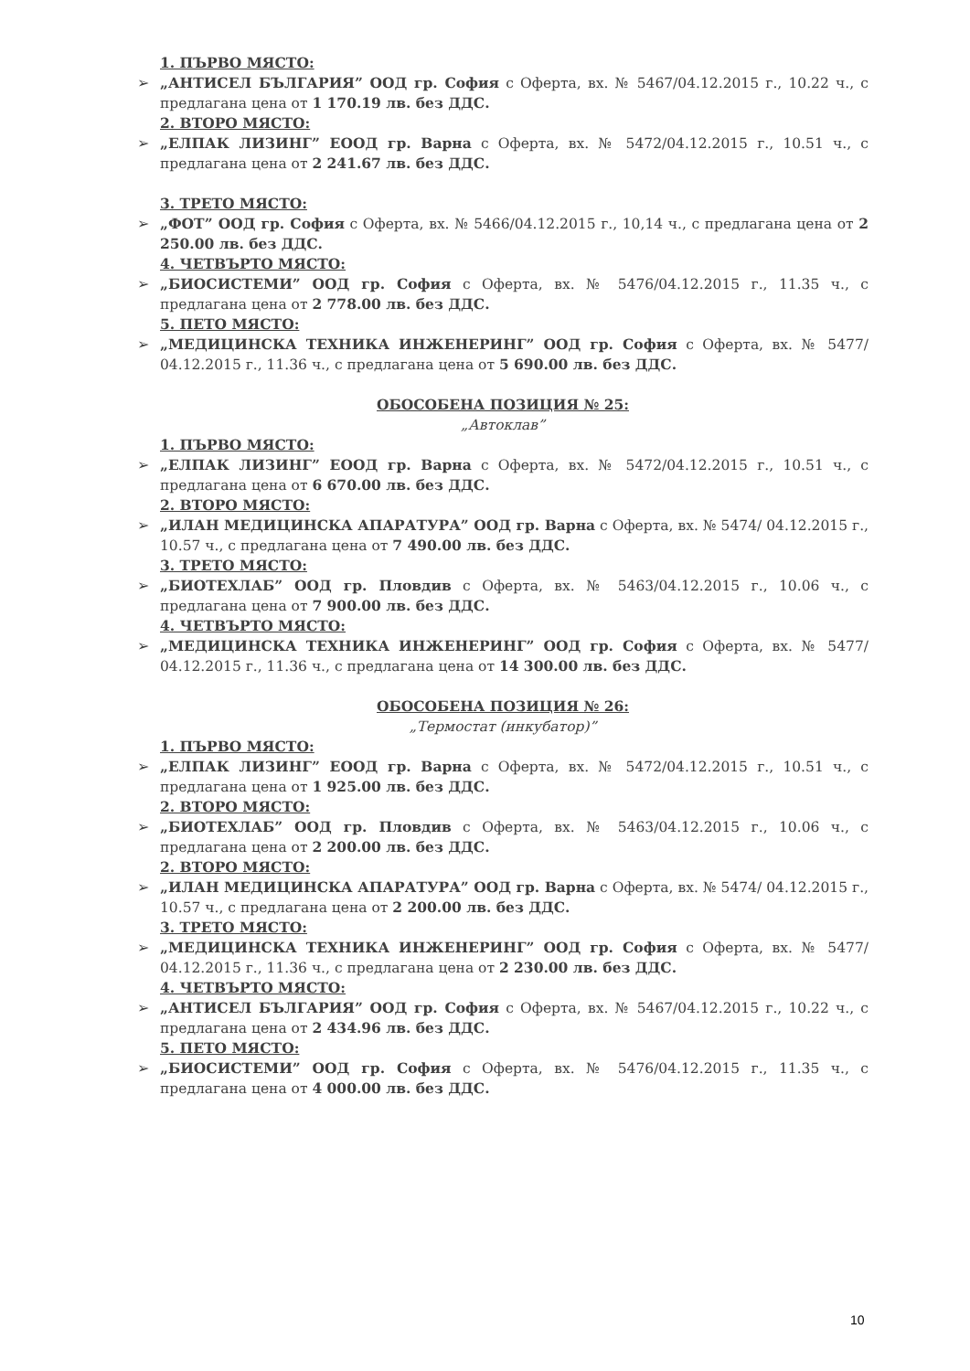1. ПЪРВО МЯСТО:
➢ „АНТИСЕЛ БЪЛГАРИЯ” ООД гр. София с Оферта, вх. № 5467/04.12.2015 г., 10.22 ч., с предлагана цена от 1 170.19 лв. без ДДС.
2. ВТОРО МЯСТО:
➢ „ЕЛПАК ЛИЗИНГ” ЕООД гр. Варна с Оферта, вх. № 5472/04.12.2015 г., 10.51 ч., с предлагана цена от 2 241.67 лв. без ДДС.
3. ТРЕТО МЯСТО:
➢ „ФОТ” ООД гр. София с Оферта, вх. № 5466/04.12.2015 г., 10,14 ч., с предлагана цена от 2 250.00 лв. без ДДС.
4. ЧЕТВЪРТО МЯСТО:
➢ „БИОСИСТЕМИ” ООД гр. София с Оферта, вх. № 5476/04.12.2015 г., 11.35 ч., с предлагана цена от 2 778.00 лв. без ДДС.
5. ПЕТО МЯСТО:
➢ „МЕДИЦИНСКА ТЕХНИКА ИНЖЕНЕРИНГ” ООД гр. София с Оферта, вх. № 5477/ 04.12.2015 г., 11.36 ч., с предлагана цена от 5 690.00 лв. без ДДС.
ОБОСОБЕНА ПОЗИЦИЯ № 25:
„Автоклав”
1. ПЪРВО МЯСТО:
➢ „ЕЛПАК ЛИЗИНГ” ЕООД гр. Варна с Оферта, вх. № 5472/04.12.2015 г., 10.51 ч., с предлагана цена от 6 670.00 лв. без ДДС.
2. ВТОРО МЯСТО:
➢ „ИЛАН МЕДИЦИНСКА АПАРАТУРА” ООД гр. Варна с Оферта, вх. № 5474/ 04.12.2015 г., 10.57 ч., с предлагана цена от 7 490.00 лв. без ДДС.
3. ТРЕТО МЯСТО:
➢ „БИОТЕХЛАБ” ООД гр. Пловдив с Оферта, вх. № 5463/04.12.2015 г., 10.06 ч., с предлагана цена от 7 900.00 лв. без ДДС.
4. ЧЕТВЪРТО МЯСТО:
➢ „МЕДИЦИНСКА ТЕХНИКА ИНЖЕНЕРИНГ” ООД гр. София с Оферта, вх. № 5477/ 04.12.2015 г., 11.36 ч., с предлагана цена от 14 300.00 лв. без ДДС.
ОБОСОБЕНА ПОЗИЦИЯ № 26:
„Термостат (инкубатор)”
1. ПЪРВО МЯСТО:
➢ „ЕЛПАК ЛИЗИНГ” ЕООД гр. Варна с Оферта, вх. № 5472/04.12.2015 г., 10.51 ч., с предлагана цена от 1 925.00 лв. без ДДС.
2. ВТОРО МЯСТО:
➢ „БИОТЕХЛАБ” ООД гр. Пловдив с Оферта, вх. № 5463/04.12.2015 г., 10.06 ч., с предлагана цена от 2 200.00 лв. без ДДС.
2. ВТОРО МЯСТО:
➢ „ИЛАН МЕДИЦИНСКА АПАРАТУРА” ООД гр. Варна с Оферта, вх. № 5474/ 04.12.2015 г., 10.57 ч., с предлагана цена от 2 200.00 лв. без ДДС.
3. ТРЕТО МЯСТО:
➢ „МЕДИЦИНСКА ТЕХНИКА ИНЖЕНЕРИНГ” ООД гр. София с Оферта, вх. № 5477/ 04.12.2015 г., 11.36 ч., с предлагана цена от 2 230.00 лв. без ДДС.
4. ЧЕТВЪРТО МЯСТО:
➢ „АНТИСЕЛ БЪЛГАРИЯ” ООД гр. София с Оферта, вх. № 5467/04.12.2015 г., 10.22 ч., с предлагана цена от 2 434.96 лв. без ДДС.
5. ПЕТО МЯСТО:
➢ „БИОСИСТЕМИ” ООД гр. София с Оферта, вх. № 5476/04.12.2015 г., 11.35 ч., с предлагана цена от 4 000.00 лв. без ДДС.
10